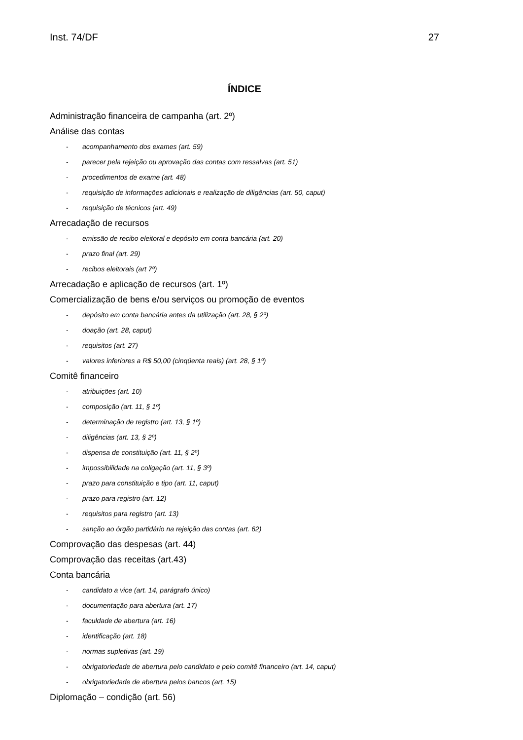Inst. 74/DF 27
ÍNDICE
Administração financeira de campanha (art. 2º)
Análise das contas
- acompanhamento dos exames (art. 59)
- parecer pela rejeição ou aprovação das contas com ressalvas (art. 51)
- procedimentos de exame (art. 48)
- requisição de informações adicionais e realização de diligências (art. 50, caput)
- requisição de técnicos (art. 49)
Arrecadação de recursos
- emissão de recibo eleitoral e depósito em conta bancária (art. 20)
- prazo final (art. 29)
- recibos eleitorais (art 7º)
Arrecadação e aplicação de recursos (art. 1º)
Comercialização de bens e/ou serviços ou promoção de eventos
- depósito em conta bancária antes da utilização (art. 28, § 2º)
- doação (art. 28, caput)
- requisitos (art. 27)
- valores inferiores a R$ 50,00 (cinqüenta reais) (art. 28, § 1º)
Comitê financeiro
- atribuições (art. 10)
- composição (art. 11, § 1º)
- determinação de registro (art. 13, § 1º)
- diligências (art. 13, § 2º)
- dispensa de constituição (art. 11, § 2º)
- impossibilidade na coligação (art. 11, § 3º)
- prazo para constituição e tipo (art. 11, caput)
- prazo para registro (art. 12)
- requisitos para registro (art. 13)
- sanção ao órgão partidário na rejeição das contas (art. 62)
Comprovação das despesas (art. 44)
Comprovação das receitas (art.43)
Conta bancária
- candidato a vice (art. 14, parágrafo único)
- documentação para abertura (art. 17)
- faculdade de abertura (art. 16)
- identificação (art. 18)
- normas supletivas (art. 19)
- obrigatoriedade de abertura pelo candidato e pelo comitê financeiro (art. 14, caput)
- obrigatoriedade de abertura pelos bancos (art. 15)
Diplomação – condição (art. 56)